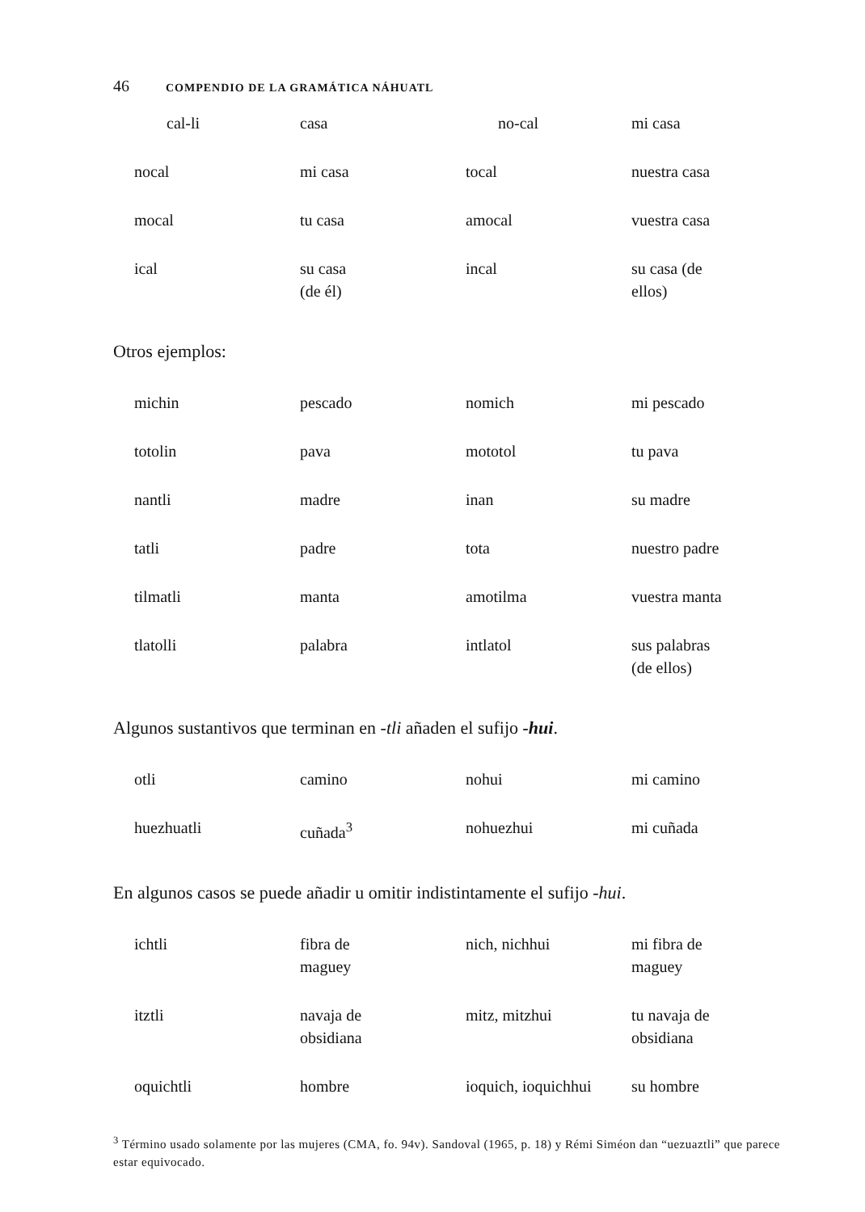46 COMPENDIO DE LA GRAMÁTICA NÁHUATL
| cal-li | casa | no-cal | mi casa |
| nocal | mi casa | tocal | nuestra casa |
| mocal | tu casa | amocal | vuestra casa |
| ical | su casa (de él) | incal | su casa (de ellos) |
Otros ejemplos:
| michin | pescado | nomich | mi pescado |
| totolin | pava | mototol | tu pava |
| nantli | madre | inan | su madre |
| tatli | padre | tota | nuestro padre |
| tilmatli | manta | amotilma | vuestra manta |
| tlatolli | palabra | intlatol | sus palabras (de ellos) |
Algunos sustantivos que terminan en -tli añaden el sufijo -hui.
| otli | camino | nohui | mi camino |
| huezhuatli | cuñada<sup>3</sup> | nohuezhui | mi cuñada |
En algunos casos se puede añadir u omitir indistintamente el sufijo -hui.
| ichtli | fibra de maguey | nich, nichhui | mi fibra de maguey |
| itztli | navaja de obsidiana | mitz, mitzhui | tu navaja de obsidiana |
| oquichtli | hombre | ioquich, ioquichhui | su hombre |
<sup>3</sup> Término usado solamente por las mujeres (CMA, fo. 94v). Sandoval (1965, p. 18) y Rémi Siméon dan “uezuaztli” que parece estar equivocado.